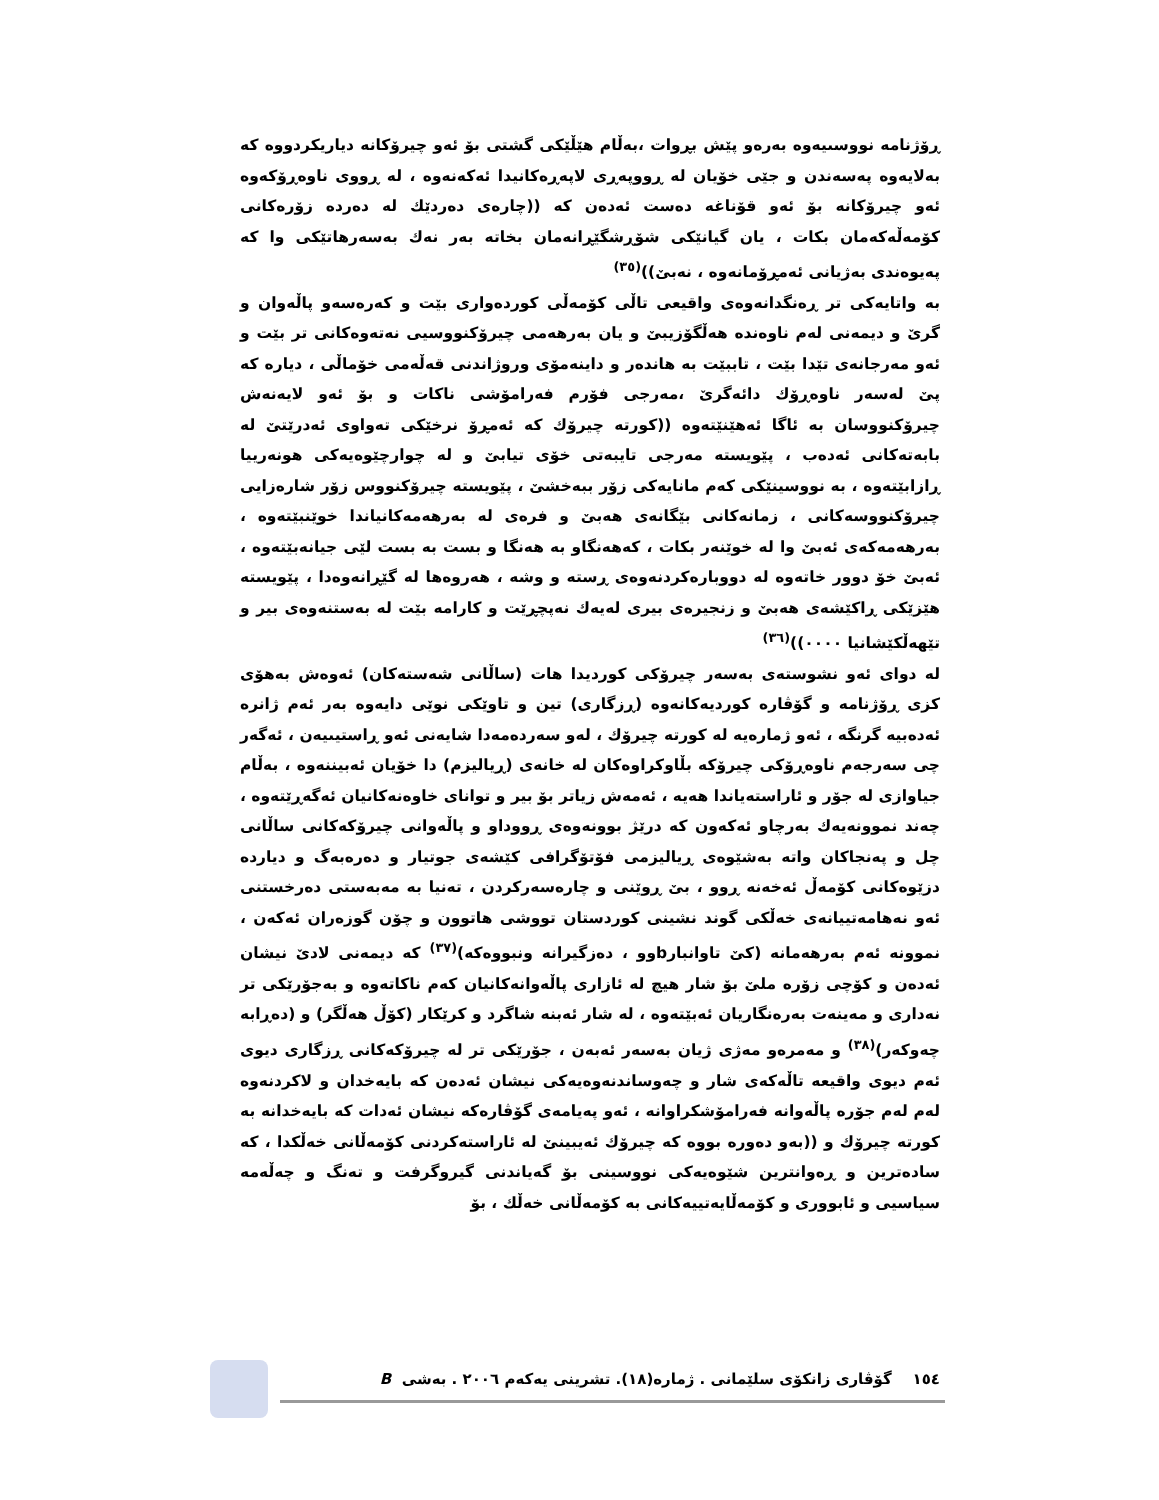ڕۆژنامە نووسىیەوە بەرەو پێش بڕوات ،بەڵام هێڵێکی گشتی بۆ ئەو چیرۆکانە دیاریکردووە کە بەلایەوە پەسەندن و جێی خۆیان لە ڕووپەڕی لاپەڕەکانیدا ئەکەنەوە ، لە ڕووی ناوەڕۆکەوە ئەو چیرۆکانە بۆ ئەو قۆناغە دەست ئەدەن کە ((چارەی دەردێك لە دەردە زۆرەکانی کۆمەڵەکەمان بکات ، یان گیانێکی شۆڕشگێڕانەمان بخاتە بەر نەك بەسەرهاتێکی وا کە پەیوەندی بەژیانی ئەمڕۆمانەوە ، نەبێ))<sup>(٣٥)</sup>
بە واتایەکی تر ڕەنگدانەوەی واقیعی تاڵی کۆمەڵی کوردەواری بێت و کەرەسەو پاڵەوان و گرێ و دیمەنی لەم ناوەندە هەڵگۆزیبێ و یان بەرهەمی چیرۆکنووسیی نەتەوەکانی تر بێت و ئەو مەرجانەی تێدا بێت ، تاببێت بە هاندەر و داینەمۆی وروژاندنی قەڵەمی خۆماڵی ، دیارە کە پێ لەسەر ناوەڕۆك دائەگرێ ،مەرجی فۆرم فەرامۆشی ناکات و بۆ ئەو لایەنەش چیرۆکنووسان بە ئاگا ئەهێنێتەوە ((کورتە چیرۆك کە ئەمڕۆ نرخێکی تەواوی ئەدرێتێ لە بابەتەکانی ئەدەب ، پێویستە مەرجی تایبەتی خۆی تیابێ و لە چوارچێوەیەکی هونەرییا ڕازابێتەوە ، بە نووسینێکی کەم مانایەکی زۆر ببەخشێ ، پێویستە چیرۆکنووس زۆر شارەزایی چیرۆکنووسەکانی ، زمانەکانی بێگانەی هەبێ و فرەی لە بەرهەمەکانیاندا خوێنبێتەوە ، بەرهەمەکەی ئەبێ وا لە خوێنەر بکات ، کەهەنگاو بە هەنگا و بست بە بست لێی جیانەبێتەوە ، ئەبێ خۆ دوور خاتەوە لە دووبارەکردنەوەی ڕستە و وشە ، هەروەها لە گێڕانەوەدا ، پێویستە هێزێکی ڕاکێشەی هەبێ و زنجیرەی بیری لەیەك نەپچڕێت و کارامە بێت لە بەستنەوەی بیر و تێهەڵکێشانیا ٠٠٠٠))<sup>(٣٦)</sup>
لە دوای ئەو نشوستەی بەسەر چیرۆکی کوردیدا هات (ساڵانی شەستەکان) ئەوەش بەهۆی کزی ڕۆژنامە و گۆڤارە کوردیەکانەوە (ڕزگاری) تین و تاوێکی نوێی دایەوە بەر ئەم ژانرە ئەدەبیە گرنگە ، ئەو ژمارەیە لە کورتە چیرۆك ، لەو سەردەمەدا شایەنی ئەو ڕاستیىیەن ، ئەگەر چی سەرجەم ناوەڕۆکی چیرۆکە بڵاوکراوەکان لە خانەی (ڕیالیزم) دا خۆیان ئەبیننەوە ، بەڵام جیاوازی لە جۆر و ئاراستەیاندا هەیە ، ئەمەش زیاتر بۆ بیر و توانای خاوەنەکانیان ئەگەڕێتەوە ، چەند نموونەیەك بەرچاو ئەکەون کە درێژ بوونەوەی ڕووداو و پاڵەوانی چیرۆکەکانی ساڵانی چل و پەنجاکان واتە بەشێوەی ڕیالیزمی فۆتۆگرافی کێشەی جوتیار و دەرەبەگ و دیاردە دزێوەکانی کۆمەڵ ئەخەنە ڕوو ، بێ ڕوێنی و چارەسەرکردن ، تەنیا بە مەبەستی دەرخستنی ئەو نەهامەتییانەی خەڵکی گوند نشینی کوردستان تووشی هاتوون و چۆن گوزەران ئەکەن ، نموونە ئەم بەرهەمانە (کێ تاوانبارbوو ، دەزگیرانە ونبووەکە)<sup>(٣٧)</sup> کە دیمەنی لادێ نیشان ئەدەن و کۆچی زۆرە ملێ بۆ شار هیچ لە ئازاری پاڵەوانەکانیان کەم ناکاتەوە و بەجۆرێکی تر نەداری و مەینەت بەرەنگاریان ئەبێتەوە ، لە شار ئەبنە شاگرد و کرێکار (کۆڵ هەڵگر) و (دەڕابە چەوکەر)<sup>(٣٨)</sup> و مەمرەو مەژی ژیان بەسەر ئەبەن ، جۆرێکی تر لە چیرۆکەکانی ڕزگاری دیوی ئەم دیوی واقیعە تاڵەکەی شار و چەوساندنەوەیەکی نیشان ئەدەن کە بایەخدان و لاکردنەوە لەم لەم جۆرە پاڵەوانە فەرامۆشکراوانە ، ئەو پەیامەی گۆڤارەکە نیشان ئەدات کە بایەخدانە بە کورتە چیرۆك و ((بەو دەورە بووە کە چیرۆك ئەیبینێ لە ئاراستەکردنی کۆمەڵانی خەڵکدا ، کە سادەترین و ڕەوانترین شێوەیەکی نووسینی بۆ گەیاندنی گیروگرفت و تەنگ و چەڵەمە سیاسیی و ئابووری و کۆمەڵایەتییەکانی بە کۆمەڵانی خەڵك ، بۆ
١٥٤ گۆڤاری زانکۆی سلێمانی . ژمارە(١٨). تشرینی یەکەم ٢٠٠٦ . بەشی B